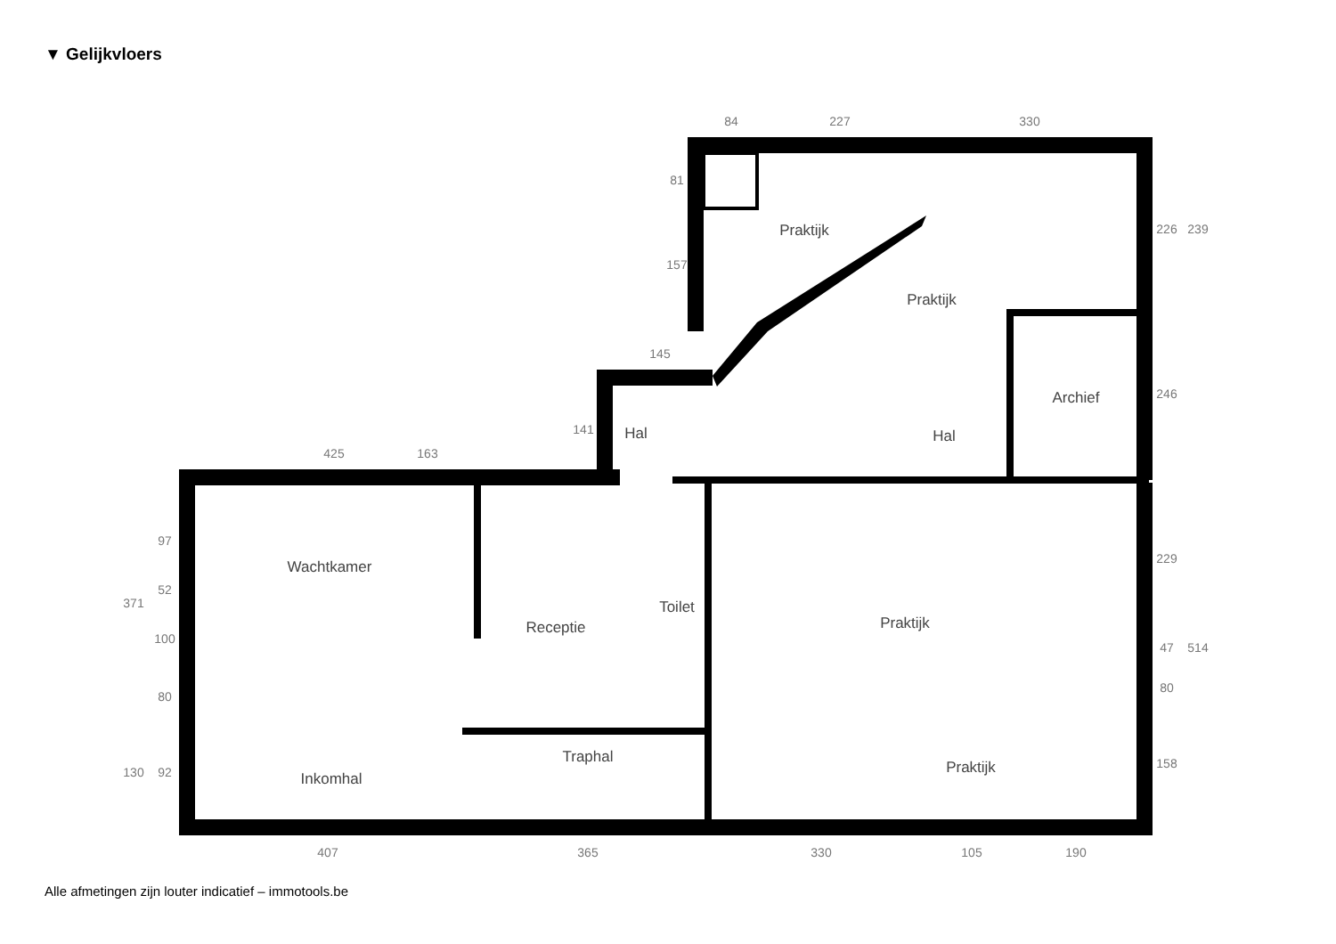▼ Gelijkvloers
Praktijk
Praktijk
Archief
Hal
Hal
Wachtkamer
Receptie
Toilet
Praktijk
Traphal
Inkomhal
Praktijk
84
227
330
145
425
163
407
365
330
105
190
81
157
141
226
239
246
229
47
514
80
158
371
97
52
100
80
130
92
Alle afmetingen zijn louter indicatief – immotools.be